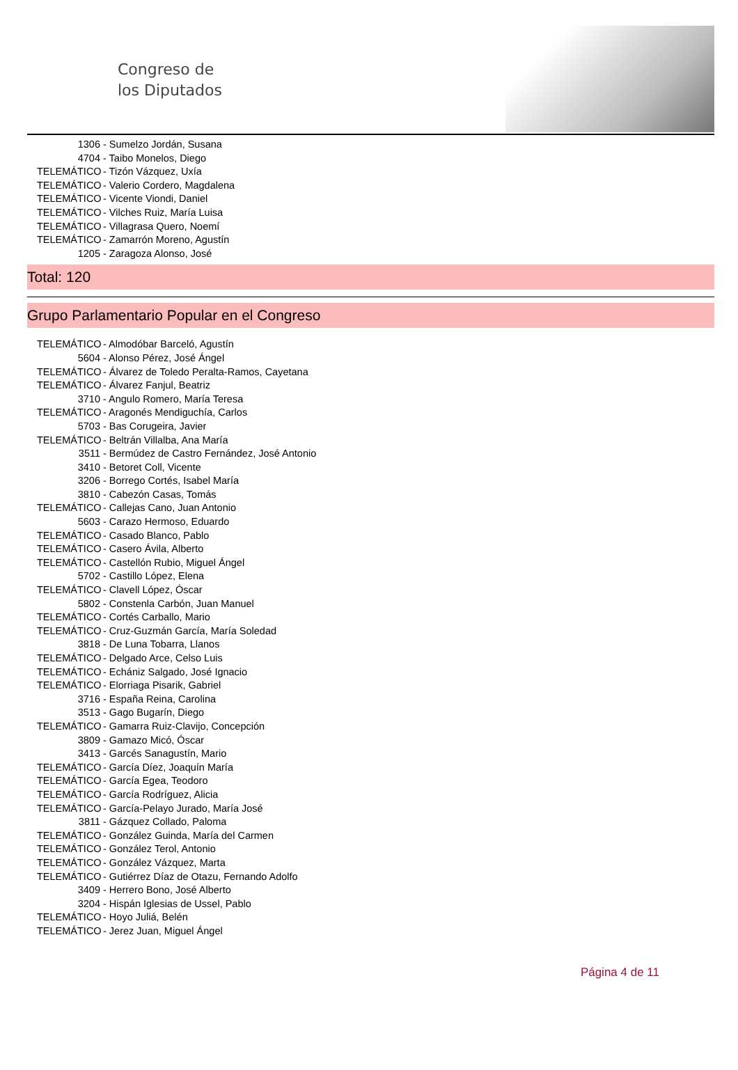Congreso de
los Diputados
1306 - Sumelzo Jordán, Susana
4704 - Taibo Monelos, Diego
TELEMÁTICO - Tizón Vázquez, Uxía
TELEMÁTICO - Valerio Cordero, Magdalena
TELEMÁTICO - Vicente Viondi, Daniel
TELEMÁTICO - Vilches Ruiz, María Luisa
TELEMÁTICO - Villagrasa Quero, Noemí
TELEMÁTICO - Zamarrón Moreno, Agustín
1205 - Zaragoza Alonso, José
Total: 120
Grupo Parlamentario Popular en el Congreso
TELEMÁTICO - Almodóbar Barceló, Agustín
5604 - Alonso Pérez, José Ángel
TELEMÁTICO - Álvarez de Toledo Peralta-Ramos, Cayetana
TELEMÁTICO - Álvarez Fanjul, Beatriz
3710 - Angulo Romero, María Teresa
TELEMÁTICO - Aragonés Mendiguchía, Carlos
5703 - Bas Corugeira, Javier
TELEMÁTICO - Beltrán Villalba, Ana María
3511 - Bermúdez de Castro Fernández, José Antonio
3410 - Betoret Coll, Vicente
3206 - Borrego Cortés, Isabel María
3810 - Cabezón Casas, Tomás
TELEMÁTICO - Callejas Cano, Juan Antonio
5603 - Carazo Hermoso, Eduardo
TELEMÁTICO - Casado Blanco, Pablo
TELEMÁTICO - Casero Ávila, Alberto
TELEMÁTICO - Castellón Rubio, Miguel Ángel
5702 - Castillo López, Elena
TELEMÁTICO - Clavell López, Óscar
5802 - Constenla Carbón, Juan Manuel
TELEMÁTICO - Cortés Carballo, Mario
TELEMÁTICO - Cruz-Guzmán García, María Soledad
3818 - De Luna Tobarra, Llanos
TELEMÁTICO - Delgado Arce, Celso Luis
TELEMÁTICO - Echániz Salgado, José Ignacio
TELEMÁTICO - Elorriaga Pisarik, Gabriel
3716 - España Reina, Carolina
3513 - Gago Bugarín, Diego
TELEMÁTICO - Gamarra Ruiz-Clavijo, Concepción
3809 - Gamazo Micó, Óscar
3413 - Garcés Sanagustín, Mario
TELEMÁTICO - García Díez, Joaquín María
TELEMÁTICO - García Egea, Teodoro
TELEMÁTICO - García Rodríguez, Alicia
TELEMÁTICO - García-Pelayo Jurado, María José
3811 - Gázquez Collado, Paloma
TELEMÁTICO - González Guinda, María del Carmen
TELEMÁTICO - González Terol, Antonio
TELEMÁTICO - González Vázquez, Marta
TELEMÁTICO - Gutiérrez Díaz de Otazu, Fernando Adolfo
3409 - Herrero Bono, José Alberto
3204 - Hispán Iglesias de Ussel, Pablo
TELEMÁTICO - Hoyo Juliá, Belén
TELEMÁTICO - Jerez Juan, Miguel Ángel
Página 4 de 11